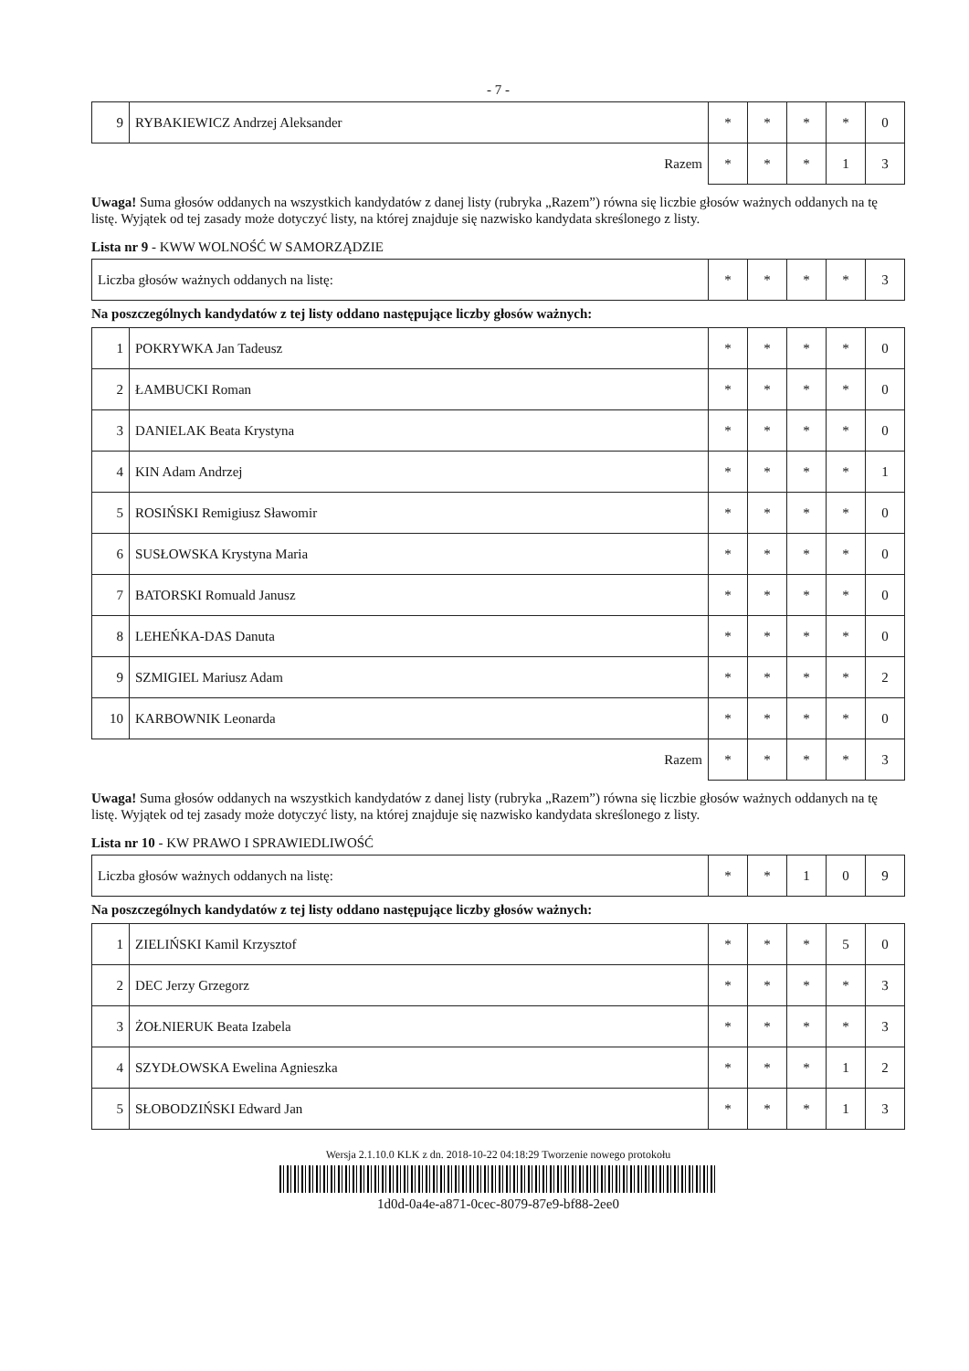- 7 -
| 9 | RYBAKIEWICZ Andrzej Aleksander | * | * | * | * | 0 |
| Razem | | * | * | * | 1 | 3 |
Uwaga! Suma głosów oddanych na wszystkich kandydatów z danej listy (rubryka „Razem”) równa się liczbie głosów ważnych oddanych na tę listę. Wyjątek od tej zasady może dotyczyć listy, na której znajduje się nazwisko kandydata skreślonego z listy.
Lista nr 9 - KWW WOLNOŚĆ W SAMORZĄDZIE
| Liczba głosów ważnych oddanych na listę: | * | * | * | * | 3 |
Na poszczególnych kandydatów z tej listy oddano następujące liczby głosów ważnych:
| 1 | POKRYWKA Jan Tadeusz | * | * | * | * | 0 |
| 2 | ŁAMBUCKI Roman | * | * | * | * | 0 |
| 3 | DANIELAK Beata Krystyna | * | * | * | * | 0 |
| 4 | KIN Adam Andrzej | * | * | * | * | 1 |
| 5 | ROSIŃSKI Remigiusz Sławomir | * | * | * | * | 0 |
| 6 | SUSŁOWSKA Krystyna Maria | * | * | * | * | 0 |
| 7 | BATORSKI Romuald Janusz | * | * | * | * | 0 |
| 8 | LEHEŃKA-DAS Danuta | * | * | * | * | 0 |
| 9 | SZMIGIEL Mariusz Adam | * | * | * | * | 2 |
| 10 | KARBOWNIK Leonarda | * | * | * | * | 0 |
| Razem | | * | * | * | * | 3 |
Uwaga! Suma głosów oddanych na wszystkich kandydatów z danej listy (rubryka „Razem”) równa się liczbie głosów ważnych oddanych na tę listę. Wyjątek od tej zasady może dotyczyć listy, na której znajduje się nazwisko kandydata skreślonego z listy.
Lista nr 10 - KW PRAWO I SPRAWIEDLIWOŚĆ
| Liczba głosów ważnych oddanych na listę: | * | * | 1 | 0 | 9 |
Na poszczególnych kandydatów z tej listy oddano następujące liczby głosów ważnych:
| 1 | ZIELIŃSKI Kamil Krzysztof | * | * | * | 5 | 0 |
| 2 | DEC Jerzy Grzegorz | * | * | * | * | 3 |
| 3 | ŻOŁNIERUK Beata Izabela | * | * | * | * | 3 |
| 4 | SZYDŁOWSKA Ewelina Agnieszka | * | * | * | 1 | 2 |
| 5 | SŁOBODZIŃSKI Edward Jan | * | * | * | 1 | 3 |
Wersja 2.1.10.0 KLK z dn. 2018-10-22 04:18:29 Tworzenie nowego protokołu
1d0d-0a4e-a871-0cec-8079-87e9-bf88-2ee0